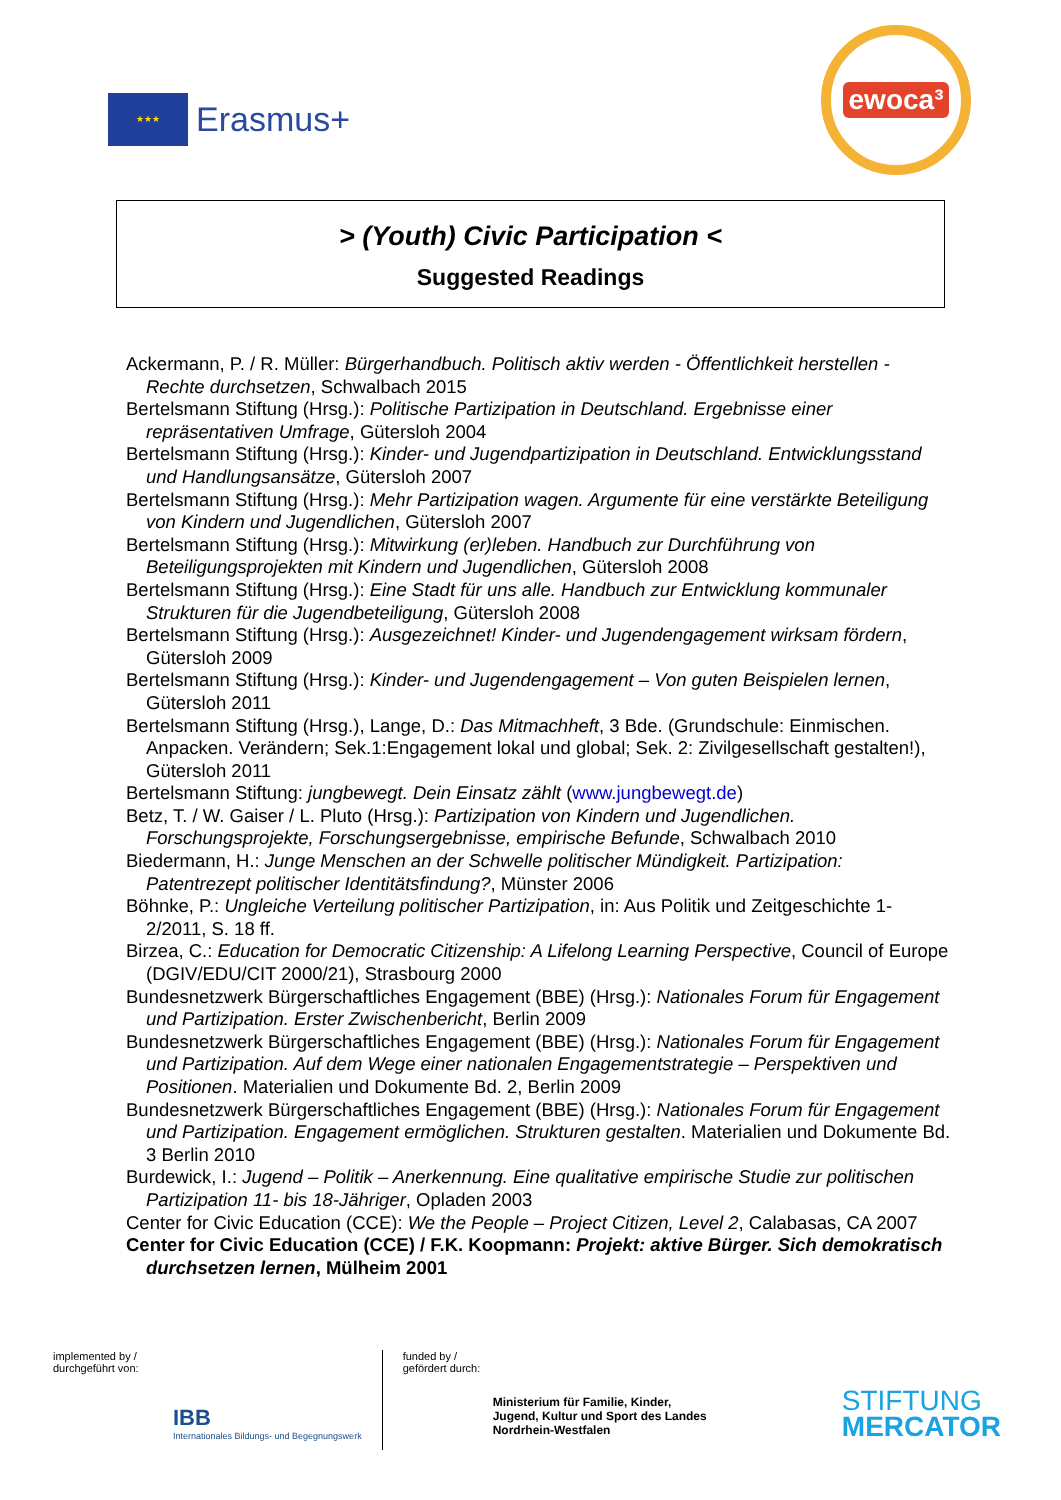★★★
Erasmus+
ewoca³
> (Youth) Civic Participation <
Suggested Readings
Ackermann, P. / R. Müller: Bürgerhandbuch. Politisch aktiv werden - Öffentlichkeit herstellen - Rechte durchsetzen, Schwalbach 2015
Bertelsmann Stiftung (Hrsg.): Politische Partizipation in Deutschland. Ergebnisse einer repräsentativen Umfrage, Gütersloh 2004
Bertelsmann Stiftung (Hrsg.): Kinder- und Jugendpartizipation in Deutschland. Entwicklungsstand und Handlungsansätze, Gütersloh 2007
Bertelsmann Stiftung (Hrsg.): Mehr Partizipation wagen. Argumente für eine verstärkte Beteiligung von Kindern und Jugendlichen, Gütersloh 2007
Bertelsmann Stiftung (Hrsg.): Mitwirkung (er)leben. Handbuch zur Durchführung von Beteiligungsprojekten mit Kindern und Jugendlichen, Gütersloh 2008
Bertelsmann Stiftung (Hrsg.): Eine Stadt für uns alle. Handbuch zur Entwicklung kommunaler Strukturen für die Jugendbeteiligung, Gütersloh 2008
Bertelsmann Stiftung (Hrsg.): Ausgezeichnet! Kinder- und Jugendengagement wirksam fördern, Gütersloh 2009
Bertelsmann Stiftung (Hrsg.): Kinder- und Jugendengagement – Von guten Beispielen lernen, Gütersloh 2011
Bertelsmann Stiftung (Hrsg.), Lange, D.: Das Mitmachheft, 3 Bde. (Grundschule: Einmischen. Anpacken. Verändern; Sek.1:Engagement lokal und global; Sek. 2: Zivilgesellschaft gestalten!), Gütersloh 2011
Bertelsmann Stiftung: jungbewegt. Dein Einsatz zählt (www.jungbewegt.de)
Betz, T. / W. Gaiser / L. Pluto (Hrsg.): Partizipation von Kindern und Jugendlichen. Forschungsprojekte, Forschungsergebnisse, empirische Befunde, Schwalbach 2010
Biedermann, H.: Junge Menschen an der Schwelle politischer Mündigkeit. Partizipation: Patentrezept politischer Identitätsfindung?, Münster 2006
Böhnke, P.: Ungleiche Verteilung politischer Partizipation, in: Aus Politik und Zeitgeschichte 1-2/2011, S. 18 ff.
Birzea, C.: Education for Democratic Citizenship: A Lifelong Learning Perspective, Council of Europe (DGIV/EDU/CIT 2000/21), Strasbourg 2000
Bundesnetzwerk Bürgerschaftliches Engagement (BBE) (Hrsg.): Nationales Forum für Engagement und Partizipation. Erster Zwischenbericht, Berlin 2009
Bundesnetzwerk Bürgerschaftliches Engagement (BBE) (Hrsg.): Nationales Forum für Engagement und Partizipation. Auf dem Wege einer nationalen Engagementstrategie – Perspektiven und Positionen. Materialien und Dokumente Bd. 2, Berlin 2009
Bundesnetzwerk Bürgerschaftliches Engagement (BBE) (Hrsg.): Nationales Forum für Engagement und Partizipation. Engagement ermöglichen. Strukturen gestalten. Materialien und Dokumente Bd. 3 Berlin 2010
Burdewick, I.: Jugend – Politik – Anerkennung. Eine qualitative empirische Studie zur politischen Partizipation 11- bis 18-Jähriger, Opladen 2003
Center for Civic Education (CCE): We the People – Project Citizen, Level 2, Calabasas, CA 2007
Center for Civic Education (CCE) / F.K. Koopmann: Projekt: aktive Bürger. Sich demokratisch durchsetzen lernen, Mülheim 2001
implemented by / durchgeführt von:
IBB
Internationales Bildungs- und Begegnungswerk
funded by / gefördert durch:
Ministerium für Familie, Kinder, Jugend, Kultur und Sport des Landes Nordrhein-Westfalen
STIFTUNG
MERCATOR